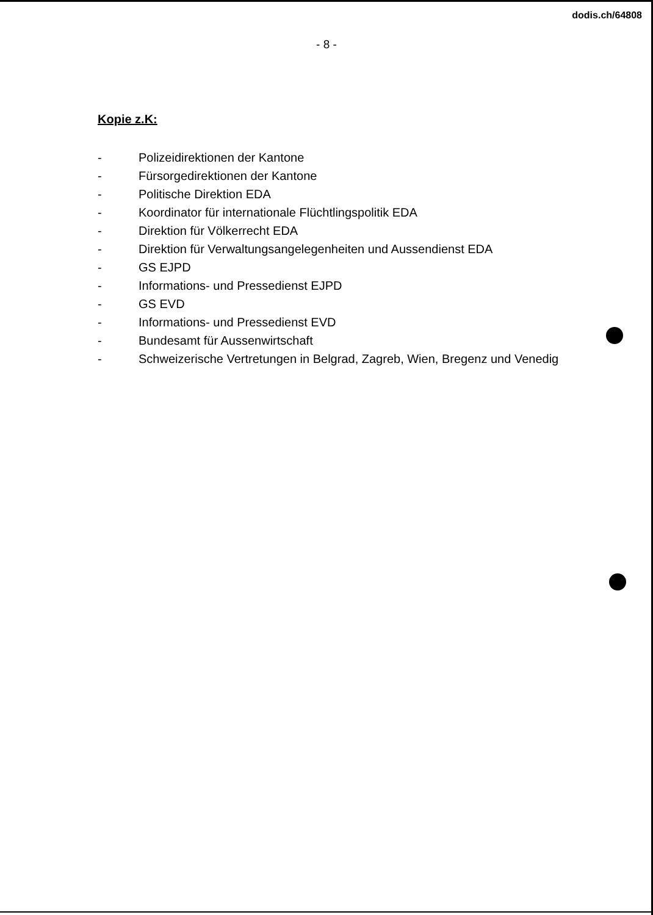dodis.ch/64808
- 8 -
Kopie z.K:
- Polizeidirektionen der Kantone
- Fürsorgedirektionen der Kantone
- Politische Direktion EDA
- Koordinator für internationale Flüchtlingspolitik EDA
- Direktion für Völkerrecht EDA
- Direktion für Verwaltungsangelegenheiten und Aussendienst EDA
- GS EJPD
- Informations- und Pressedienst EJPD
- GS EVD
- Informations- und Pressedienst EVD
- Bundesamt für Aussenwirtschaft
- Schweizerische Vertretungen in Belgrad, Zagreb, Wien, Bregenz und Venedig